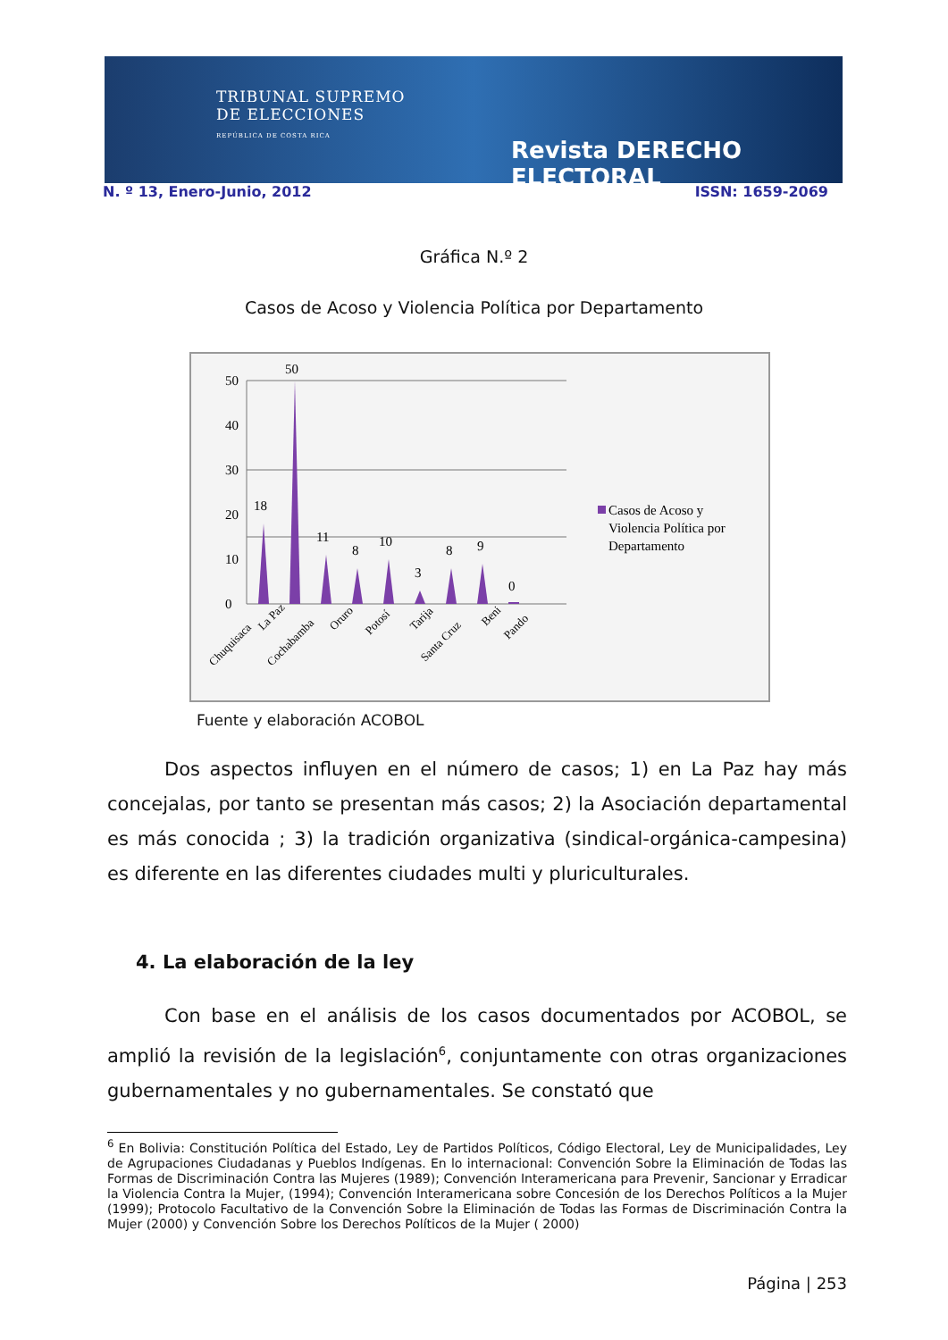TRIBUNAL SUPREMO
DE ELECCIONES
REPÚBLICA DE COSTA RICA
Revista DERECHO ELECTORAL
N. º 13, Enero-Junio, 2012 ISSN: 1659-2069
Gráfica N.º 2
Casos de Acoso y Violencia Política por Departamento
0
10
20
30
40
50
18
50
11
8
10
3
8
9
0
Casos de Acoso y
Violencia Política por
Departamento
Chuquisaca
La Paz
Cochabamba
Oruro
Potosí
Tarija
Santa Cruz
Beni
Pando
Fuente y elaboración ACOBOL
Dos aspectos influyen en el número de casos; 1) en La Paz hay más concejalas, por tanto se presentan más casos; 2) la Asociación departamental es más conocida ; 3) la tradición organizativa (sindical-orgánica-campesina) es diferente en las diferentes ciudades multi y pluriculturales.
4. La elaboración de la ley
Con base en el análisis de los casos documentados por ACOBOL, se amplió la revisión de la legislación<sup>6</sup>, conjuntamente con otras organizaciones gubernamentales y no gubernamentales. Se constató que
<sup>6</sup> En Bolivia: Constitución Política del Estado, Ley de Partidos Políticos, Código Electoral, Ley de Municipalidades, Ley de Agrupaciones Ciudadanas y Pueblos Indígenas. En lo internacional: Convención Sobre la Eliminación de Todas las Formas de Discriminación Contra las Mujeres (1989); Convención Interamericana para Prevenir, Sancionar y Erradicar la Violencia Contra la Mujer, (1994); Convención Interamericana sobre Concesión de los Derechos Políticos a la Mujer (1999); Protocolo Facultativo de la Convención Sobre la Eliminación de Todas las Formas de Discriminación Contra la Mujer (2000) y Convención Sobre los Derechos Políticos de la Mujer ( 2000)
Página | 253